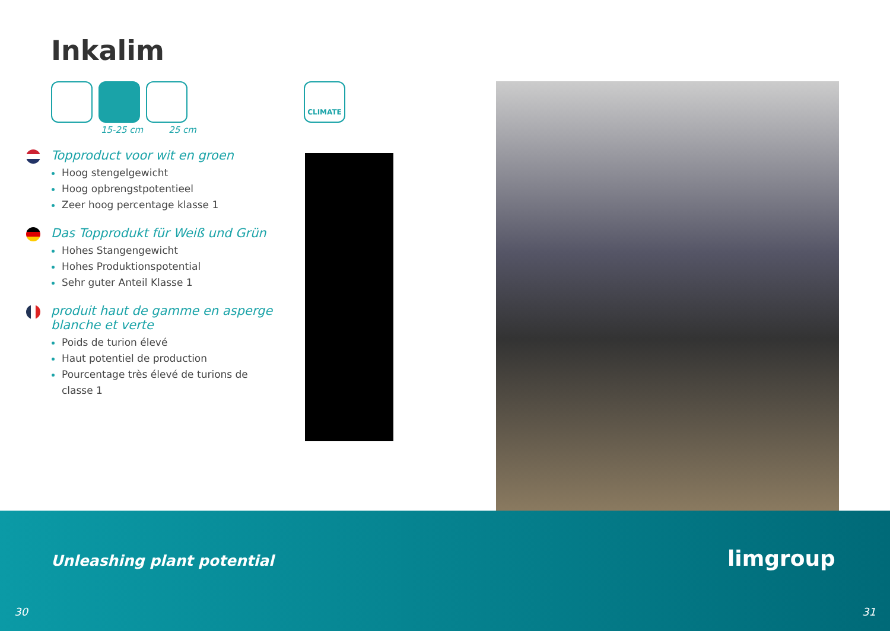Inkalim
15-25 cm 25 cm
CLIMATE
Topproduct voor wit en groen
Hoog stengelgewicht
Hoog opbrengstpotentieel
Zeer hoog percentage klasse 1
Das Topprodukt für Weiß und Grün
Hohes Stangengewicht
Hohes Produktionspotential
Sehr guter Anteil Klasse 1
produit haut de gamme en asperge blanche et verte
Poids de turion élevé
Haut potentiel de production
Pourcentage très élevé de turions de classe 1
Unleashing plant potential limgroup
30 31